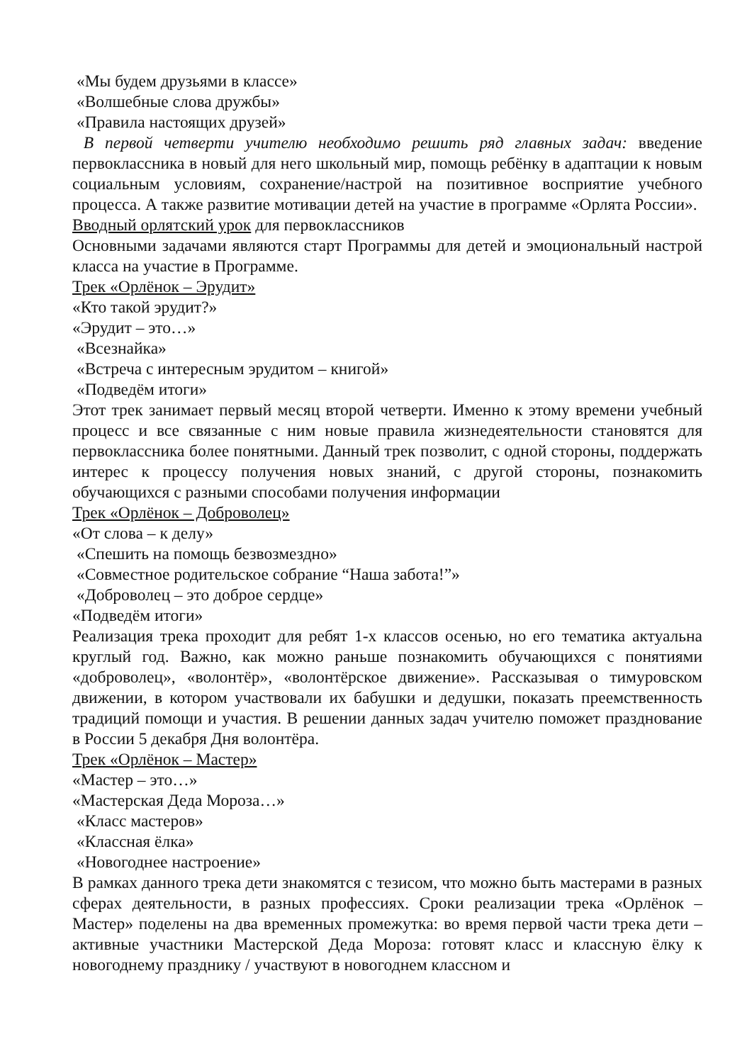«Мы будем друзьями в классе»
«Волшебные слова дружбы»
«Правила настоящих друзей»
В первой четверти учителю необходимо решить ряд главных задач: введение первоклассника в новый для него школьный мир, помощь ребёнку в адаптации к новым социальным условиям, сохранение/настрой на позитивное восприятие учебного процесса. А также развитие мотивации детей на участие в программе «Орлята России».
Вводный орлятский урок для первоклассников
Основными задачами являются старт Программы для детей и эмоциональный настрой класса на участие в Программе.
Трек «Орлёнок – Эрудит»
«Кто такой эрудит?»
«Эрудит – это…»
«Всезнайка»
«Встреча с интересным эрудитом – книгой»
«Подведём итоги»
Этот трек занимает первый месяц второй четверти. Именно к этому времени учебный процесс и все связанные с ним новые правила жизнедеятельности становятся для первоклассника более понятными. Данный трек позволит, с одной стороны, поддержать интерес к процессу получения новых знаний, с другой стороны, познакомить обучающихся с разными способами получения информации
Трек «Орлёнок – Доброволец»
«От слова – к делу»
«Спешить на помощь безвозмездно»
«Совместное родительское собрание “Наша забота!”»
«Доброволец – это доброе сердце»
«Подведём итоги»
Реализация трека проходит для ребят 1-х классов осенью, но его тематика актуальна круглый год. Важно, как можно раньше познакомить обучающихся с понятиями «доброволец», «волонтёр», «волонтёрское движение». Рассказывая о тимуровском движении, в котором участвовали их бабушки и дедушки, показать преемственность традиций помощи и участия. В решении данных задач учителю поможет празднование в России 5 декабря Дня волонтёра.
Трек «Орлёнок – Мастер»
«Мастер – это…»
«Мастерская Деда Мороза…»
«Класс мастеров»
«Классная ёлка»
«Новогоднее настроение»
В рамках данного трека дети знакомятся с тезисом, что можно быть мастерами в разных сферах деятельности, в разных профессиях. Сроки реализации трека «Орлёнок – Мастер» поделены на два временных промежутка: во время первой части трека дети – активные участники Мастерской Деда Мороза: готовят класс и классную ёлку к новогоднему празднику / участвуют в новогоднем классном и